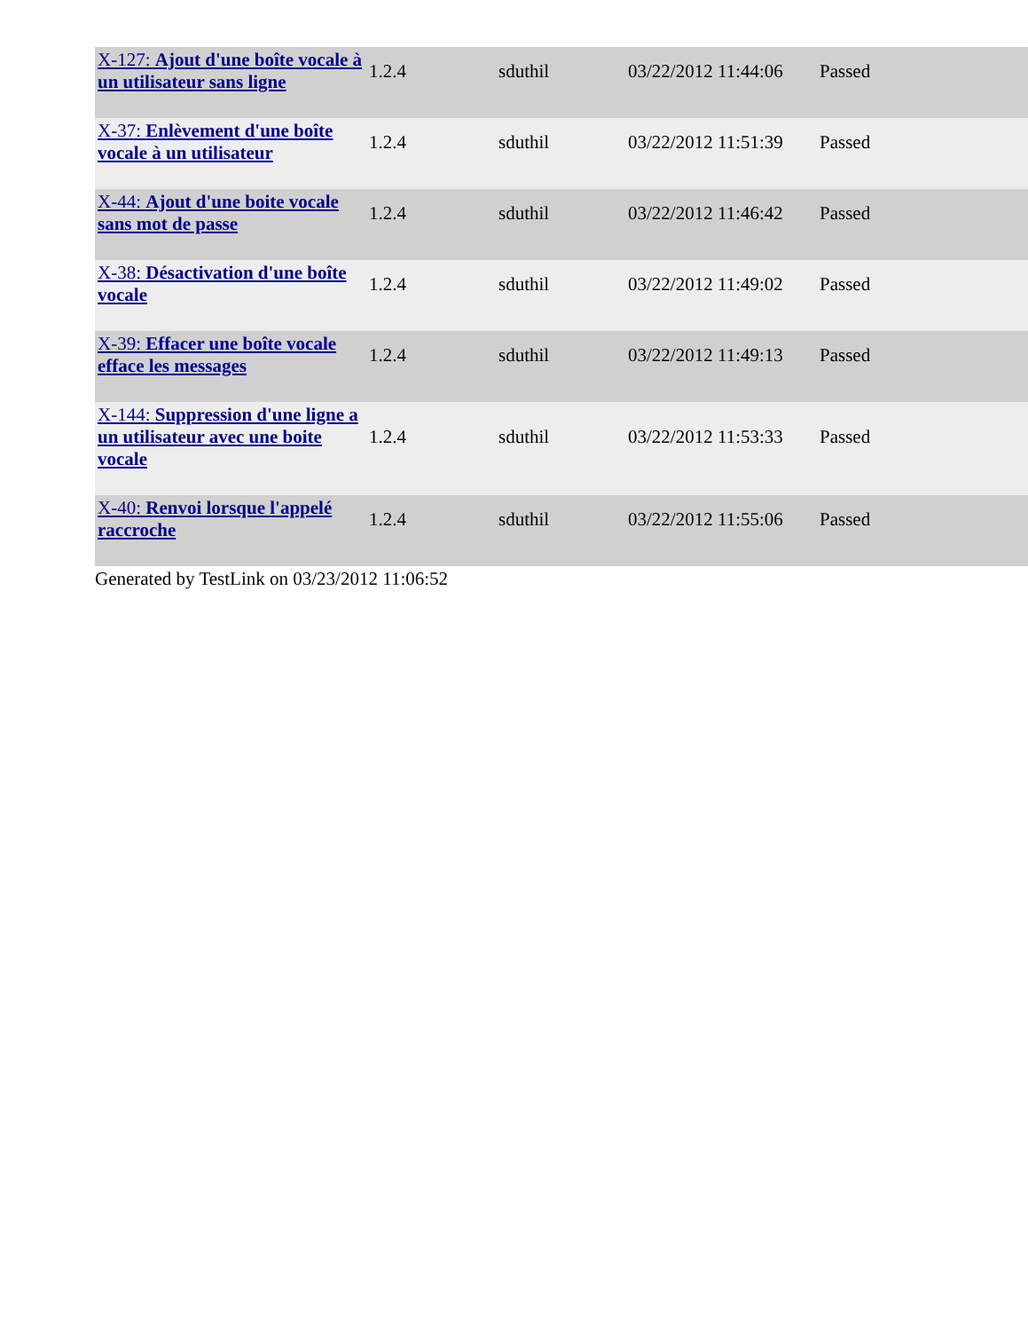| X-127: Ajout d'une boîte vocale à un utilisateur sans ligne | 1.2.4 | sduthil | 03/22/2012 11:44:06 | Passed |
| X-37: Enlèvement d'une boîte vocale à un utilisateur | 1.2.4 | sduthil | 03/22/2012 11:51:39 | Passed |
| X-44: Ajout d'une boite vocale sans mot de passe | 1.2.4 | sduthil | 03/22/2012 11:46:42 | Passed |
| X-38: Désactivation d'une boîte vocale | 1.2.4 | sduthil | 03/22/2012 11:49:02 | Passed |
| X-39: Effacer une boîte vocale efface les messages | 1.2.4 | sduthil | 03/22/2012 11:49:13 | Passed |
| X-144: Suppression d'une ligne a un utilisateur avec une boite vocale | 1.2.4 | sduthil | 03/22/2012 11:53:33 | Passed |
| X-40: Renvoi lorsque l'appelé raccroche | 1.2.4 | sduthil | 03/22/2012 11:55:06 | Passed |
Generated by TestLink on 03/23/2012 11:06:52